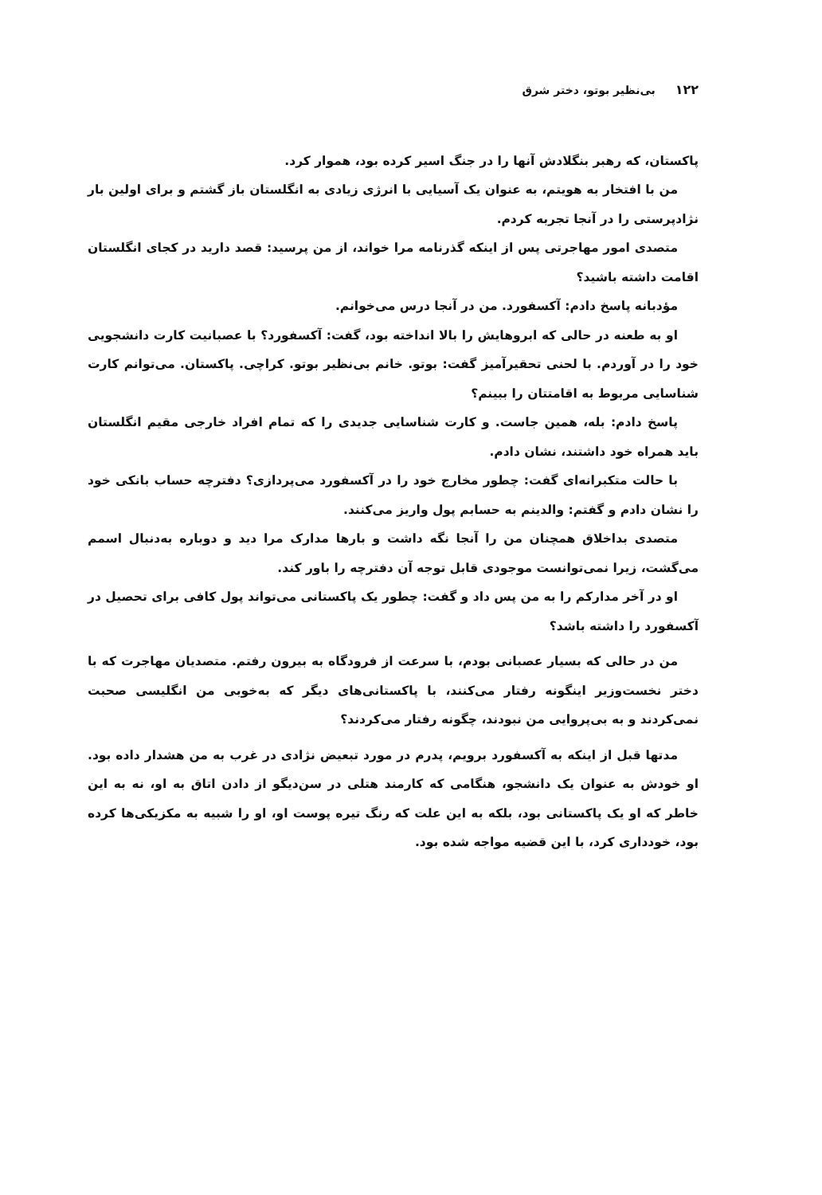۱۲۲ بی‌نظیر بوتو، دختر شرق
پاکستان، که رهبر بنگلادش آنها را در جنگ اسیر کرده بود، هموار کرد.
من با افتخار به هویتم، به عنوان یک آسیایی با انرژی زیادی به انگلستان باز گشتم و برای اولین بار نژادپرستی را در آنجا تجربه کردم.
متصدی امور مهاجرتی پس از اینکه گذرنامه مرا خواند، از من پرسید: قصد دارید در کجای انگلستان اقامت داشته باشید؟
مؤدبانه پاسخ دادم: آکسفورد. من در آنجا درس می‌خوانم.
او به طعنه در حالی که ابروهایش را بالا انداخته بود، گفت: آکسفورد؟ با عصبانیت کارت دانشجویی خود را در آوردم. با لحنی تحقیرآمیز گفت: بوتو. خانم بی‌نظیر بوتو. کراچی. پاکستان. می‌توانم کارت شناسایی مربوط به اقامتتان را ببینم؟
پاسخ دادم: بله، همین جاست. و کارت شناسایی جدیدی را که تمام افراد خارجی مقیم انگلستان باید همراه خود داشتند، نشان دادم.
با حالت متکبرانه‌ای گفت: چطور مخارج خود را در آکسفورد می‌پردازی؟ دفترچه حساب بانکی خود را نشان دادم و گفتم: والدینم به حسابم پول واریز می‌کنند.
متصدی بداخلاق همچنان من را آنجا نگه داشت و بارها مدارک مرا دید و دوباره به‌دنبال اسمم می‌گشت، زیرا نمی‌توانست موجودی قابل توجه آن دفترچه را باور کند.
او در آخر مدارکم را به من پس داد و گفت: چطور یک پاکستانی می‌تواند پول کافی برای تحصیل در آکسفورد را داشته باشد؟
من در حالی که بسیار عصبانی بودم، با سرعت از فرودگاه به بیرون رفتم. متصدیان مهاجرت که با دختر نخست‌وزیر اینگونه رفتار می‌کنند، با پاکستانی‌های دیگر که به‌خوبی من انگلیسی صحبت نمی‌کردند و به بی‌پروایی من نبودند، چگونه رفتار می‌کردند؟
مدتها قبل از اینکه به آکسفورد برویم، پدرم در مورد تبعیض نژادی در غرب به من هشدار داده بود. او خودش به عنوان یک دانشجو، هنگامی که کارمند هتلی در سن‌دیگو از دادن اتاق به او، نه به این خاطر که او یک پاکستانی بود، بلکه به این علت که رنگ تیره پوست او، او را شبیه به مکزیکی‌ها کرده بود، خودداری کرد، با این قضیه مواجه شده بود.